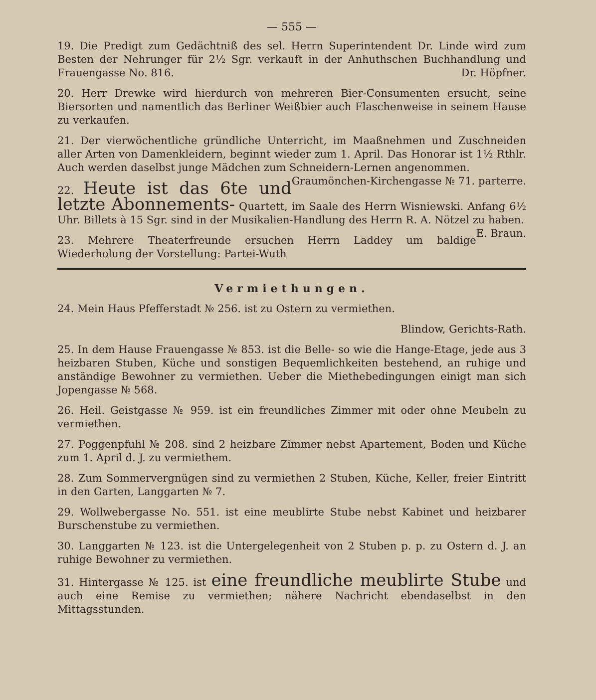— 555 —
19. Die Predigt zum Gedächtniß des sel. Herrn Superintendent Dr. Linde wird zum Besten der Nehrunger für 2½ Sgr. verkauft in der Anhuthschen Buchhandlung und Frauengasse No. 816. Dr. Höpfner.
20. Herr Drewke wird hierdurch von mehreren Bier-Consumenten ersucht, seine Biersorten und namentlich das Berliner Weißbier auch Flaschenweise in seinem Hause zu verkaufen.
21. Der vierwöchentliche gründliche Unterricht, im Maaßnehmen und Zuschneiden aller Arten von Damenkleidern, beginnt wieder zum 1. April. Das Honorar ist 1½ Rthlr. Auch werden daselbst junge Mädchen zum Schneidern-Lernen angenommen. Graumönchen-Kirchengasse № 71. parterre.
22. Heute ist das 6te und letzte Abonnements- Quartett, im Saale des Herrn Wisniewski. Anfang 6½ Uhr. Billets à 15 Sgr. sind in der Musikalien-Handlung des Herrn R. A. Nötzel zu haben. E. Braun.
23. Mehrere Theaterfreunde ersuchen Herrn Laddey um baldige Wiederholung der Vorstellung: Partei-Wuth
Vermiethungen.
24. Mein Haus Pfefferstadt № 256. ist zu Ostern zu vermiethen.
Blindow, Gerichts-Rath.
25. In dem Hause Frauengasse № 853. ist die Belle- so wie die Hange-Etage, jede aus 3 heizbaren Stuben, Küche und sonstigen Bequemlichkeiten bestehend, an ruhige und anständige Bewohner zu vermiethen. Ueber die Miethebedingungen einigt man sich Jopengasse № 568.
26. Heil. Geistgasse № 959. ist ein freundliches Zimmer mit oder ohne Meubeln zu vermiethen.
27. Poggenpfuhl № 208. sind 2 heizbare Zimmer nebst Apartement, Boden und Küche zum 1. April d. J. zu vermiethem.
28. Zum Sommervergnügen sind zu vermiethen 2 Stuben, Küche, Keller, freier Eintritt in den Garten, Langgarten № 7.
29. Wollwebergasse No. 551. ist eine meublirte Stube nebst Kabinet und heizbarer Burschenstube zu vermiethen.
30. Langgarten № 123. ist die Untergelegenheit von 2 Stuben p. p. zu Ostern d. J. an ruhige Bewohner zu vermiethen.
31. Hintergasse № 125. ist eine freundliche meublirte Stube und auch eine Remise zu vermiethen; nähere Nachricht ebendaselbst in den Mittagsstunden.